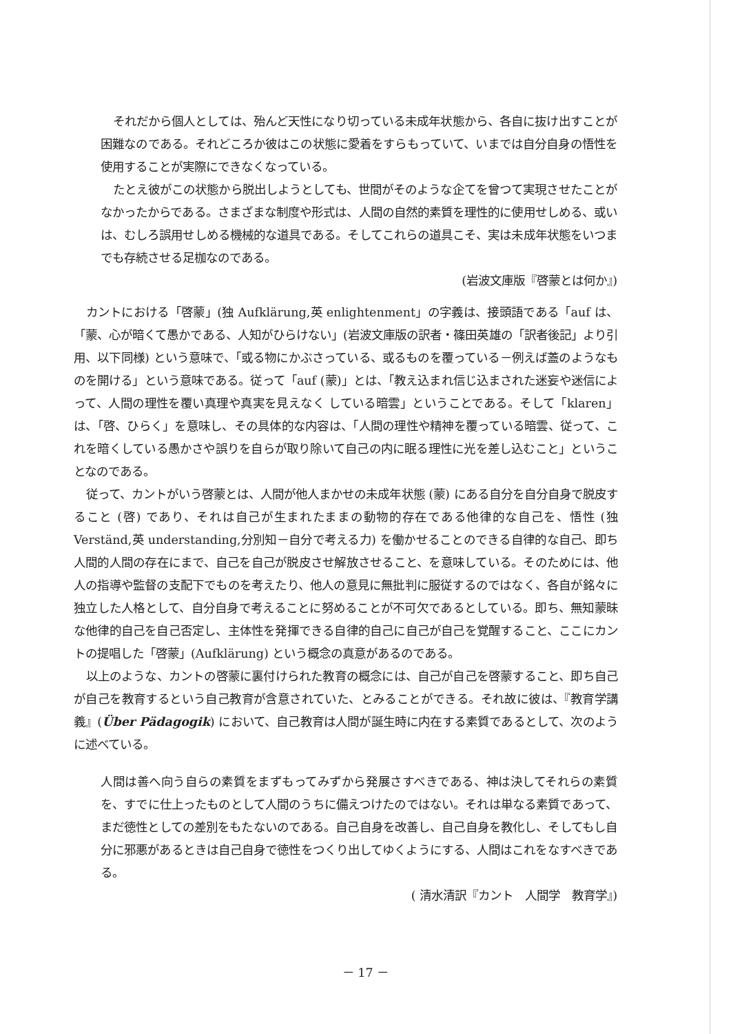それだから個人としては、殆んど天性になり切っている未成年状態から、各自に抜け出すことが困難なのである。それどころか彼はこの状態に愛着をすらもっていて、いまでは自分自身の悟性を使用することが実際にできなくなっている。
たとえ彼がこの状態から脱出しようとしても、世間がそのような企てを曾つて実現させたことがなかったからである。さまざまな制度や形式は、人間の自然的素質を理性的に使用せしめる、或いは、むしろ誤用せしめる機械的な道具である。そしてこれらの道具こそ、実は未成年状態をいつまでも存続させる足枷なのである。
(岩波文庫版『啓蒙とは何か』)
カントにおける「啓蒙」(独 Aufklärung,英 enlightenment」の字義は、接頭語である「auf は、「蒙、心が暗くて愚かである、人知がひらけない」(岩波文庫版の訳者・篠田英雄の「訳者後記」より引用、以下同様) という意味で、「或る物にかぶさっている、或るものを覆っている－例えば蓋のようなものを開ける」という意味である。従って「auf (蒙)」とは、「教え込まれ信じ込まされた迷妄や迷信によって、人間の理性を覆い真理や真実を見えなく している暗雲」ということである。そして「klaren」は、「啓、ひらく」を意味し、その具体的な内容は、「人間の理性や精神を覆っている暗雲、従って、これを暗くしている愚かさや誤りを自らが取り除いて自己の内に眠る理性に光を差し込むこと」ということなのである。
従って、カントがいう啓蒙とは、人間が他人まかせの未成年状態 (蒙) にある自分を自分自身で脱皮すること (啓) であり、それは自己が生まれたままの動物的存在である他律的な自己を、悟性 (独 Verständ,英 understanding,分別知－自分で考える力) を働かせることのできる自律的な自己、即ち人間的人間の存在にまで、自己を自己が脱皮させ解放させること、を意味している。そのためには、他人の指導や監督の支配下でものを考えたり、他人の意見に無批判に服従するのではなく、各自が銘々に独立した人格として、自分自身で考えることに努めることが不可欠であるとしている。即ち、無知蒙昧な他律的自己を自己否定し、主体性を発揮できる自律的自己に自己が自己を覚醒すること、ここにカントの提唱した「啓蒙」(Aufklärung) という概念の真意があるのである。
以上のような、カントの啓蒙に裏付けられた教育の概念には、自己が自己を啓蒙すること、即ち自己が自己を教育するという自己教育が含意されていた、とみることができる。それ故に彼は、『教育学講義』(Über Pädagogik) において、自己教育は人間が誕生時に内在する素質であるとして、次のように述べている。
人間は善へ向う自らの素質をまずもってみずから発展さすべきである、神は決してそれらの素質を、すでに仕上ったものとして人間のうちに備えつけたのではない。それは単なる素質であって、まだ徳性としての差別をもたないのである。自己自身を改善し、自己自身を教化し、そしてもし自分に邪悪があるときは自己自身で徳性をつくり出してゆくようにする、人間はこれをなすべきである。
( 清水清訳『カント　人間学　教育学』)
－ 17 －